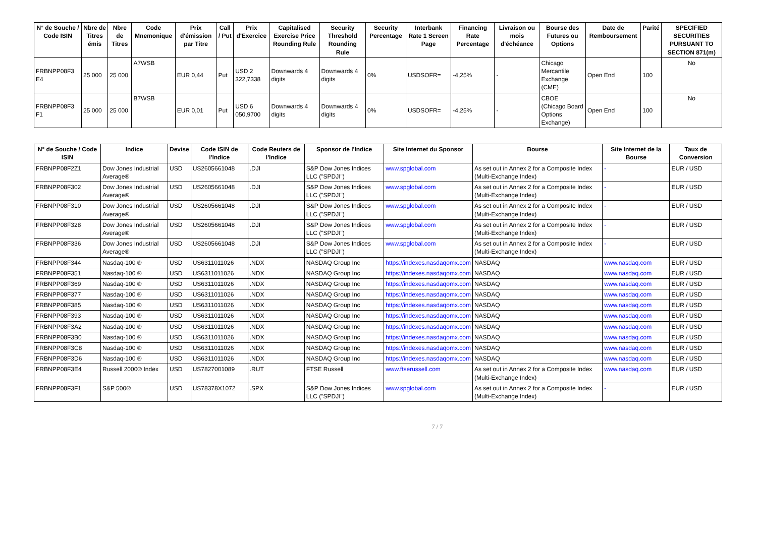| N° de Souche / Code ISIN | Nbre de Titres émis | Nbre de Titres | Code Mnemonique | Prix d'émission par Titre | Call / Put | Prix d'Exercice | Capitalised Exercise Price Rounding Rule | Security Threshold Rounding Rule | Security Percentage | Interbank Rate 1 Screen Page | Financing Rate Percentage | Livraison ou mois d'échéance | Bourse des Futures ou Options | Date de Remboursement | Parité | SPECIFIED SECURITIES PURSUANT TO SECTION 871(m) |
| --- | --- | --- | --- | --- | --- | --- | --- | --- | --- | --- | --- | --- | --- | --- | --- | --- |
| FRBNPP08F3 E4 | 25 000 | 25 000 | A7WSB | EUR 0,44 | Put | USD 2 322,7338 | Downwards 4 digits | Downwards 4 digits | 0% | USDSOFR= | -4,25% | - | Chicago Mercantile Exchange (CME) | Open End | 100 | No |
| FRBNPP08F3 F1 | 25 000 | 25 000 | B7WSB | EUR 0,01 | Put | USD 6 050,9700 | Downwards 4 digits | Downwards 4 digits | 0% | USDSOFR= | -4,25% | - | CBOE (Chicago Board Options Exchange) | Open End | 100 | No |
| N° de Souche / Code ISIN | Indice | Devise | Code ISIN de l'Indice | Code Reuters de l'Indice | Sponsor de l'Indice | Site Internet du Sponsor | Bourse | Site Internet de la Bourse | Taux de Conversion |
| --- | --- | --- | --- | --- | --- | --- | --- | --- | --- |
| FRBNPP08F2Z1 | Dow Jones Industrial Average® | USD | US2605661048 | .DJI | S&P Dow Jones Indices LLC ("SPDJI") | www.spglobal.com | As set out in Annex 2 for a Composite Index (Multi-Exchange Index) | - | EUR / USD |
| FRBNPP08F302 | Dow Jones Industrial Average® | USD | US2605661048 | .DJI | S&P Dow Jones Indices LLC ("SPDJI") | www.spglobal.com | As set out in Annex 2 for a Composite Index (Multi-Exchange Index) | - | EUR / USD |
| FRBNPP08F310 | Dow Jones Industrial Average® | USD | US2605661048 | .DJI | S&P Dow Jones Indices LLC ("SPDJI") | www.spglobal.com | As set out in Annex 2 for a Composite Index (Multi-Exchange Index) | - | EUR / USD |
| FRBNPP08F328 | Dow Jones Industrial Average® | USD | US2605661048 | .DJI | S&P Dow Jones Indices LLC ("SPDJI") | www.spglobal.com | As set out in Annex 2 for a Composite Index (Multi-Exchange Index) | - | EUR / USD |
| FRBNPP08F336 | Dow Jones Industrial Average® | USD | US2605661048 | .DJI | S&P Dow Jones Indices LLC ("SPDJI") | www.spglobal.com | As set out in Annex 2 for a Composite Index (Multi-Exchange Index) | - | EUR / USD |
| FRBNPP08F344 | Nasdaq-100 ® | USD | US6311011026 | .NDX | NASDAQ Group Inc | https://indexes.nasdaqomx.com | NASDAQ | www.nasdaq.com | EUR / USD |
| FRBNPP08F351 | Nasdaq-100 ® | USD | US6311011026 | .NDX | NASDAQ Group Inc | https://indexes.nasdaqomx.com | NASDAQ | www.nasdaq.com | EUR / USD |
| FRBNPP08F369 | Nasdaq-100 ® | USD | US6311011026 | .NDX | NASDAQ Group Inc | https://indexes.nasdaqomx.com | NASDAQ | www.nasdaq.com | EUR / USD |
| FRBNPP08F377 | Nasdaq-100 ® | USD | US6311011026 | .NDX | NASDAQ Group Inc | https://indexes.nasdaqomx.com | NASDAQ | www.nasdaq.com | EUR / USD |
| FRBNPP08F385 | Nasdaq-100 ® | USD | US6311011026 | .NDX | NASDAQ Group Inc | https://indexes.nasdaqomx.com | NASDAQ | www.nasdaq.com | EUR / USD |
| FRBNPP08F393 | Nasdaq-100 ® | USD | US6311011026 | .NDX | NASDAQ Group Inc | https://indexes.nasdaqomx.com | NASDAQ | www.nasdaq.com | EUR / USD |
| FRBNPP08F3A2 | Nasdaq-100 ® | USD | US6311011026 | .NDX | NASDAQ Group Inc | https://indexes.nasdaqomx.com | NASDAQ | www.nasdaq.com | EUR / USD |
| FRBNPP08F3B0 | Nasdaq-100 ® | USD | US6311011026 | .NDX | NASDAQ Group Inc | https://indexes.nasdaqomx.com | NASDAQ | www.nasdaq.com | EUR / USD |
| FRBNPP08F3C8 | Nasdaq-100 ® | USD | US6311011026 | .NDX | NASDAQ Group Inc | https://indexes.nasdaqomx.com | NASDAQ | www.nasdaq.com | EUR / USD |
| FRBNPP08F3D6 | Nasdaq-100 ® | USD | US6311011026 | .NDX | NASDAQ Group Inc | https://indexes.nasdaqomx.com | NASDAQ | www.nasdaq.com | EUR / USD |
| FRBNPP08F3E4 | Russell 2000® Index | USD | US7827001089 | .RUT | FTSE Russell | www.ftserussell.com | As set out in Annex 2 for a Composite Index (Multi-Exchange Index) | www.nasdaq.com | EUR / USD |
| FRBNPP08F3F1 | S&P 500® | USD | US78378X1072 | .SPX | S&P Dow Jones Indices LLC ("SPDJI") | www.spglobal.com | As set out in Annex 2 for a Composite Index (Multi-Exchange Index) | - | EUR / USD |
7 / 7